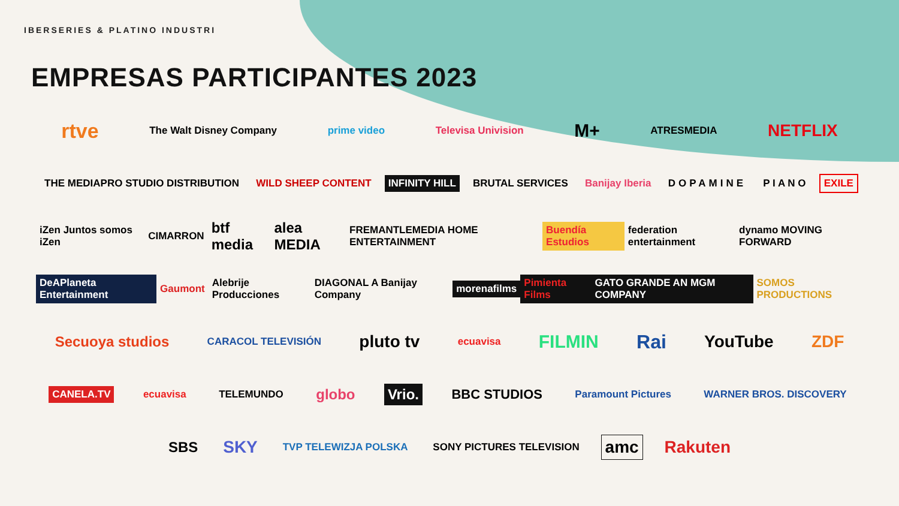IBERSERIES & PLATINO INDUSTRI
EMPRESAS PARTICIPANTES 2023
rtve The Walt Disney Company prime video Televisa Univision M+ ATRESMEDIA NETFLIX
THE MEDIAPRO STUDIO DISTRIBUTION WILD SHEEP CONTENT INFINITY HILL BRUTAL SERVICES Banijay Iberia DOPAMINE P I A N O EXILE
iZen Juntos somos iZen CIMARRON btf media alea MEDIA FREMANTLEMEDIA HOME ENTERTAINMENT Buendía Estudios federation entertainment dynamo MOVING FORWARD
DeAPlaneta Entertainment Gaumont Alebrije Producciones DIAGONAL A Banijay Company morenafilms Pimienta Films GATO GRANDE AN MGM COMPANY SOMOS PRODUCTIONS
Secuoya studios CARACOL TELEVISIÓN pluto tv ecuavisa FILMIN Rai YouTube ZDF
CANELA.TV ecuavisa TELEMUNDO globo Vrio. BBC STUDIOS Paramount Pictures WARNER BROS. DISCOVERY
SBS SKY TVP TELEWIZJA POLSKA SONY PICTURES TELEVISION amc Rakuten